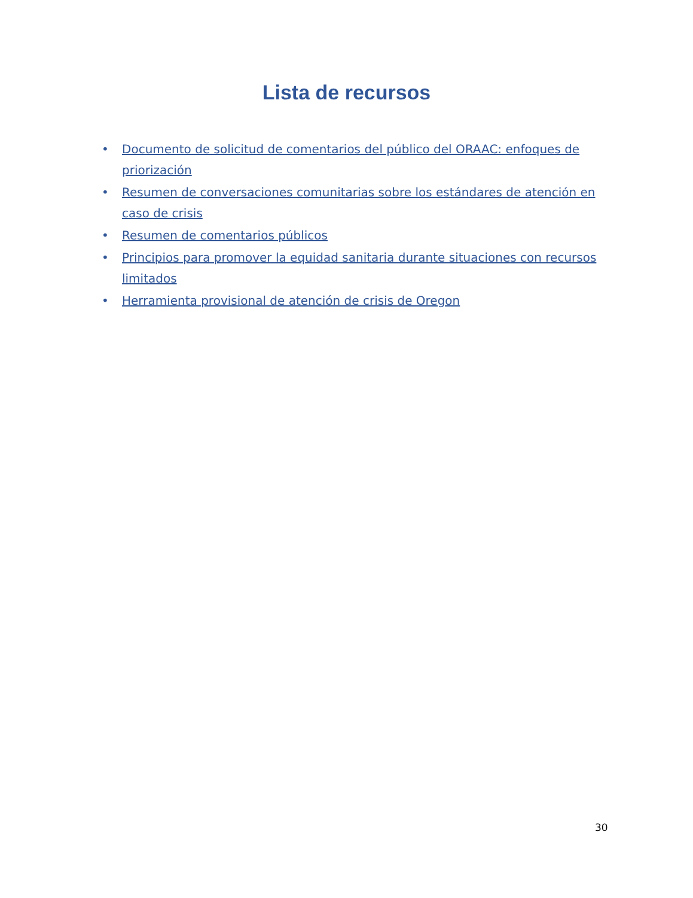Lista de recursos
• Documento de solicitud de comentarios del público del ORAAC: enfoques de priorización
• Resumen de conversaciones comunitarias sobre los estándares de atención en caso de crisis
• Resumen de comentarios públicos
• Principios para promover la equidad sanitaria durante situaciones con recursos limitados
• Herramienta provisional de atención de crisis de Oregon
30